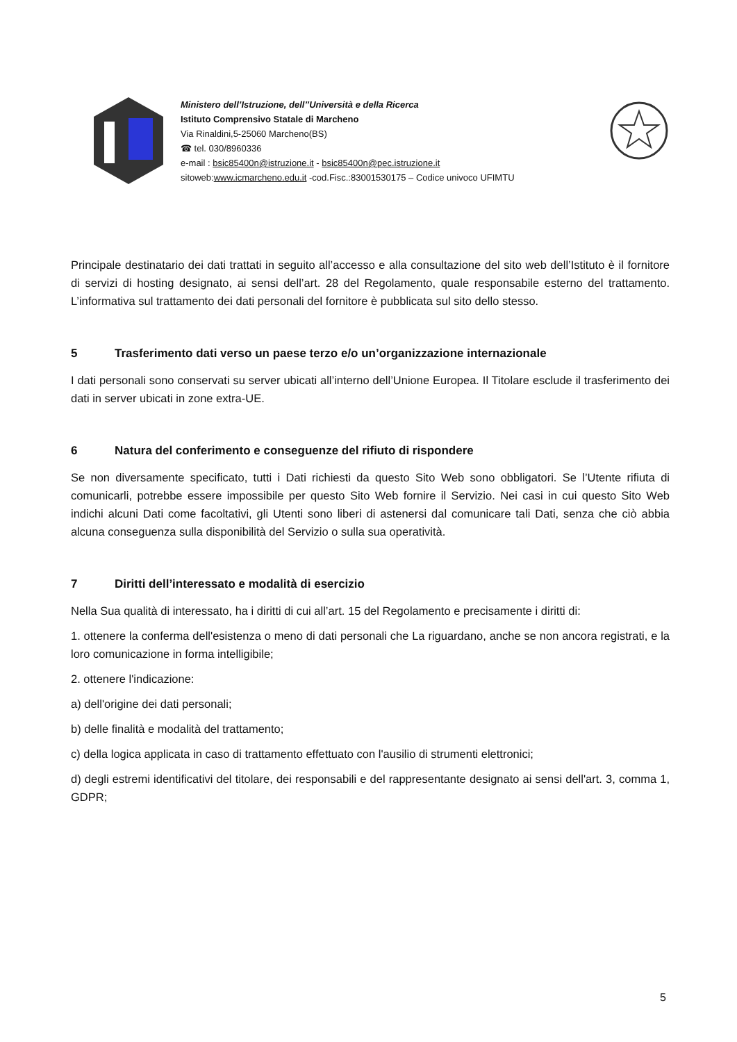Ministero dell’Istruzione, dell’’Università e della Ricerca
Istituto Comprensivo Statale di Marcheno
Via Rinaldini,5-25060 Marcheno(BS)
☎ tel. 030/8960336
e-mail : bsic85400n@istruzione.it - bsic85400n@pec.istruzione.it
sitoweb:www.icmarcheno.edu.it -cod.Fisc.:83001530175 – Codice univoco UFIMTU
Principale destinatario dei dati trattati in seguito all’accesso e alla consultazione del sito web dell’Istituto è il fornitore di servizi di hosting designato, ai sensi dell’art. 28 del Regolamento, quale responsabile esterno del trattamento. L’informativa sul trattamento dei dati personali del fornitore è pubblicata sul sito dello stesso.
5 Trasferimento dati verso un paese terzo e/o un’organizzazione internazionale
I dati personali sono conservati su server ubicati all’interno dell’Unione Europea. Il Titolare esclude il trasferimento dei dati in server ubicati in zone extra-UE.
6 Natura del conferimento e conseguenze del rifiuto di rispondere
Se non diversamente specificato, tutti i Dati richiesti da questo Sito Web sono obbligatori. Se l’Utente rifiuta di comunicarli, potrebbe essere impossibile per questo Sito Web fornire il Servizio. Nei casi in cui questo Sito Web indichi alcuni Dati come facoltativi, gli Utenti sono liberi di astenersi dal comunicare tali Dati, senza che ciò abbia alcuna conseguenza sulla disponibilità del Servizio o sulla sua operatività.
7 Diritti dell’interessato e modalità di esercizio
Nella Sua qualità di interessato, ha i diritti di cui all’art. 15 del Regolamento e precisamente i diritti di:
1. ottenere la conferma dell'esistenza o meno di dati personali che La riguardano, anche se non ancora registrati, e la loro comunicazione in forma intelligibile;
2. ottenere l'indicazione:
a) dell'origine dei dati personali;
b) delle finalità e modalità del trattamento;
c) della logica applicata in caso di trattamento effettuato con l'ausilio di strumenti elettronici;
d) degli estremi identificativi del titolare, dei responsabili e del rappresentante designato ai sensi dell'art. 3, comma 1, GDPR;
5